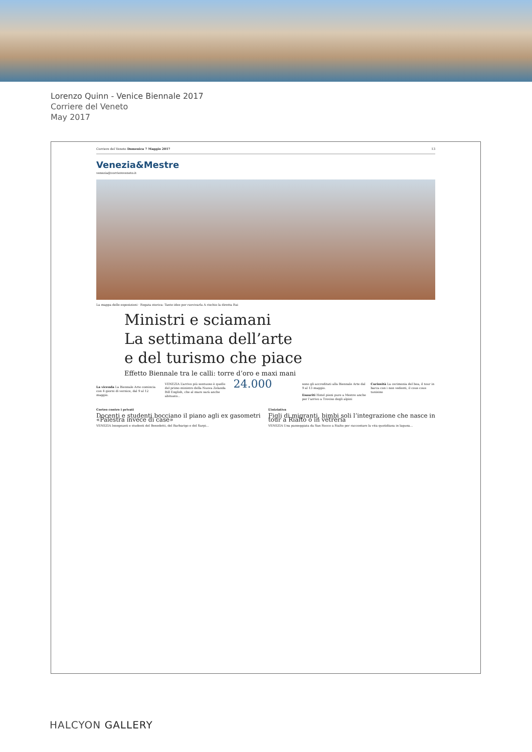Lorenzo Quinn - Venice Biennale 2017
Corriere del Veneto
May 2017
Corriere del Veneto Domenica 7 Maggio 2017 13
Venezia&Mestre
venezia@corriereveneto.it
La mappa delle esposizioni · Regata storica: Tante idee per ravvivarla A rischio la diretta Rai
Ministri e sciamani
La settimana dell’arte
e del turismo che piace
Effetto Biennale tra le calli: torre d’oro e maxi mani
La vicenda La Biennale Arte comincia con 4 giorni di vernice, dal 9 al 12 maggio.
VENEZIA L’arrivo più sontuoso è quello del primo ministro della Nuova Zelanda Bill English, che al mare sarà anche abituato...
24.000
sono gli accreditati alla Biennale Arte dal 9 al 13 maggio.
Esauriti Hotel pieni pure a Mestre anche per l’arrivo a Treviso degli alpini
Curiosità La cerimonia del boa, il tour in barca con i non vedenti, il cous cous tunisino
Corteo contro i privati
Docenti e studenti bocciano il piano agli ex gasometri «Palestra invece di case»
VENEZIA Insegnanti e studenti del Benedetti, del Barbarigo e del Sarpi...
L’iniziativa
Figli di migranti, bimbi soli l’integrazione che nasce in tour a Rialto o in vetreria
VENEZIA Una passeggiata da San Rocco a Rialto per raccontare la vita quotidiana in laguna...
HALCYON GALLERY